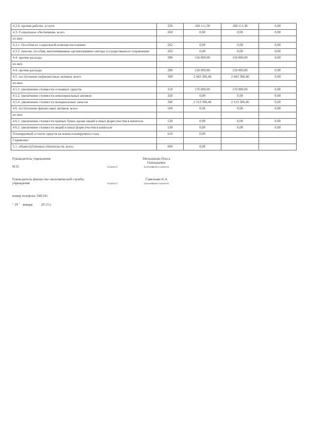| 4.2.6. прочие работы, услуги | 226 | 168 111,36 | 168 111,36 | 0,00 |
| 4.3. Социальное обеспечение, всего | 260 | 0,00 | 0,00 | 0,00 |
| из них: | | | | |
| 4.3.1. Пособия по социальной помощи населению | 262 | 0,00 | 0,00 | 0,00 |
| 4.3.2. пенсии, пособия, выплачиваемые организациями сектора государственного управления | 263 | 0,00 | 0,00 | 0,00 |
| 4.4. прочие расходы | 290 | 158 000,00 | 158 000,00 | 0,00 |
| из них: | | | | |
| 4.4. прочие расходы | 290 | 158 000,00 | 158 000,00 | 0,00 |
| 4.5. поступление нефинансовых активов, всего | 300 | 2 483 306,46 | 2 483 306,46 | 0,00 |
| из них: | | | | |
| 4.5.1. увеличение стоимости основных средств | 310 | 170 000,00 | 170 000,00 | 0,00 |
| 4.5.2. увеличение стоимости нематериальных активов | 320 | 0,00 | 0,00 | 0,00 |
| 4.5.4. увеличение стоимости материальных запасов | 340 | 2 313 306,46 | 2 313 306,46 | 0,00 |
| 4.6. поступление финансовых активов, всего | 500 | 0,00 | 0,00 | 0,00 |
| из них: | | | | |
| 4.6.1. увеличение стоимости ценных бумаг, кроме акций и иных форм участия в капитале | 520 | 0,00 | 0,00 | 0,00 |
| 4.6.2. увеличение стоимости акций и иных форм участия в капитале | 530 | 0,00 | 0,00 | 0,00 |
| Планируемый остаток средств на конец планируемого года | 610 | 0,00 | | |
| Справочно | | | | |
| 5.1. объем публичных обязательств, всего | 000 | 0,00 | | |
Руководитель учреждения
М.П.
(подпись)
Мельникова Ольга Геннадьевна
(расшифровка подписи)
Руководитель финансово-экономической службы учреждения
(подпись)
Савельева Н.А
(расшифровка подписи)
номер телефона 349-241
" 19 " января 20 15 г.